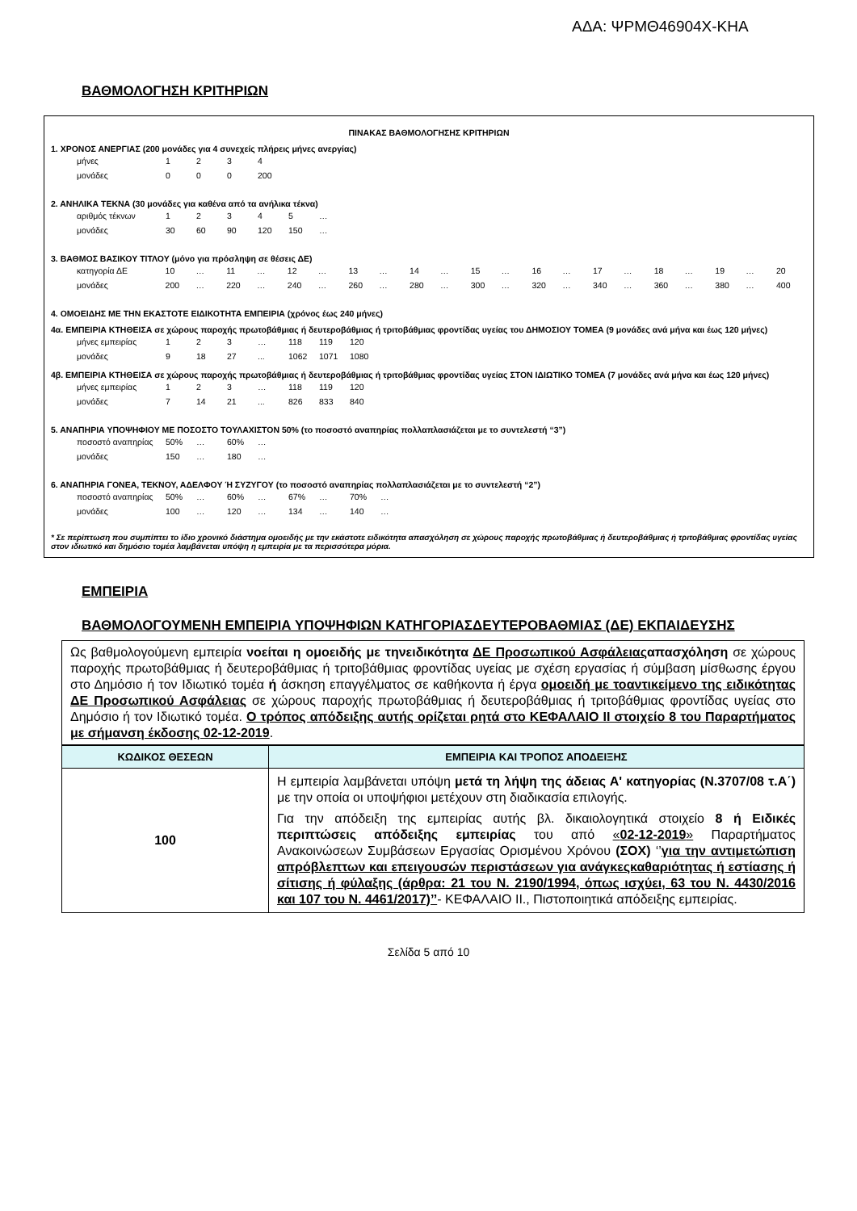ΑΔΑ: ΨΡΜΘ46904Χ-ΚΗΑ
ΒΑΘΜΟΛΟΓΗΣΗ ΚΡΙΤΗΡΙΩΝ
ΠΙΝΑΚΑΣ ΒΑΘΜΟΛΟΓΗΣΗΣ ΚΡΙΤΗΡΙΩΝ
1. ΧΡΟΝΟΣ ΑΝΕΡΓΙΑΣ (200 μονάδες για 4 συνεχείς πλήρεις μήνες ανεργίας)
| μήνες | 1 | 2 | 3 | 4 |
| μονάδες | 0 | 0 | 0 | 200 |
2. ΑΝΗΛΙΚΑ ΤΕΚΝΑ (30 μονάδες για καθένα από τα ανήλικα τέκνα)
| αριθμός τέκνων | 1 | 2 | 3 | 4 | 5 | … |
| μονάδες | 30 | 60 | 90 | 120 | 150 | … |
3. ΒΑΘΜΟΣ ΒΑΣΙΚΟΥ ΤΙΤΛΟΥ (μόνο για πρόσληψη σε θέσεις ΔΕ)
| κατηγορία ΔΕ | 10 | … | 11 | … | 12 | … | 13 | … | 14 | … | 15 | … | 16 | … | 17 | … | 18 | … | 19 | … | 20 |
| μονάδες | 200 | … | 220 | … | 240 | … | 260 | … | 280 | … | 300 | … | 320 | … | 340 | … | 360 | … | 380 | … | 400 |
4. ΟΜΟΕΙΔΗΣ ΜΕ ΤΗΝ ΕΚΑΣΤΟΤΕ ΕΙΔΙΚΟΤΗΤΑ ΕΜΠΕΙΡΙΑ (χρόνος έως 240 μήνες)
4α. ΕΜΠΕΙΡΙΑ ΚΤΗΘΕΙΣΑ σε χώρους παροχής πρωτοβάθμιας ή δευτεροβάθμιας ή τριτοβάθμιας φροντίδας υγείας του ΔΗΜΟΣΙΟΥ ΤΟΜΕΑ (9 μονάδες ανά μήνα και έως 120 μήνες)
| μήνες εμπειρίας | 1 | 2 | 3 | … | 118 | 119 | 120 |
| μονάδες | 9 | 18 | 27 | ... | 1062 | 1071 | 1080 |
4β. ΕΜΠΕΙΡΙΑ ΚΤΗΘΕΙΣΑ σε χώρους παροχής πρωτοβάθμιας ή δευτεροβάθμιας ή τριτοβάθμιας φροντίδας υγείας ΣΤΟΝ ΙΔΙΩΤΙΚΟ ΤΟΜΕΑ (7 μονάδες ανά μήνα και έως 120 μήνες)
| μήνες εμπειρίας | 1 | 2 | 3 | … | 118 | 119 | 120 |
| μονάδες | 7 | 14 | 21 | ... | 826 | 833 | 840 |
5. ΑΝΑΠΗΡΙΑ ΥΠΟΨΗΦΙΟΥ ΜΕ ΠΟΣΟΣΤΟ ΤΟΥΛΑΧΙΣΤΟΝ 50% (το ποσοστό αναπηρίας πολλαπλασιάζεται με το συντελεστή “3”)
| ποσοστό αναπηρίας | 50% | … | 60% | … |
| μονάδες | 150 | … | 180 | … |
6. ΑΝΑΠΗΡΙΑ ΓΟΝΕΑ, ΤΕΚΝΟΥ, ΑΔΕΛΦΟΥ Ή ΣΥΖΥΓΟΥ (το ποσοστό αναπηρίας πολλαπλασιάζεται με το συντελεστή “2”)
| ποσοστό αναπηρίας | 50% | … | 60% | … | 67% | … | 70% | … |
| μονάδες | 100 | … | 120 | … | 134 | … | 140 | … |
* Σε περίπτωση που συμπίπτει το ίδιο χρονικό διάστημα ομοειδής με την εκάστοτε ειδικότητα απασχόληση σε χώρους παροχής πρωτοβάθμιας ή δευτεροβάθμιας ή τριτοβάθμιας φροντίδας υγείας στον ιδιωτικό και δημόσιο τομέα λαμβάνεται υπόψη η εμπειρία με τα περισσότερα μόρια.
ΕΜΠΕΙΡΙΑ
ΒΑΘΜΟΛΟΓΟΥΜΕΝΗ ΕΜΠΕΙΡΙΑ ΥΠΟΨΗΦΙΩΝ ΚΑΤΗΓΟΡΙΑΣΔΕΥΤΕΡΟΒΑΘΜΙΑΣ (ΔΕ) ΕΚΠΑΙΔΕΥΣΗΣ
Ως βαθμολογούμενη εμπειρία νοείται η ομοειδής με τηνειδικότητα ΔΕ Προσωπικού Ασφάλειαςαπασχόληση σε χώρους παροχής πρωτοβάθμιας ή δευτεροβάθμιας ή τριτοβάθμιας φροντίδας υγείας με σχέση εργασίας ή σύμβαση μίσθωσης έργου στο Δημόσιο ή τον Ιδιωτικό τομέα ή άσκηση επαγγέλματος σε καθήκοντα ή έργα ομοειδή με τοαντικείμενο της ειδικότητας ΔΕ Προσωπικού Ασφάλειας σε χώρους παροχής πρωτοβάθμιας ή δευτεροβάθμιας ή τριτοβάθμιας φροντίδας υγείας στο Δημόσιο ή τον Ιδιωτικό τομέα. Ο τρόπος απόδειξης αυτής ορίζεται ρητά στο ΚΕΦΑΛΑΙΟ ΙΙ στοιχείο 8 του Παραρτήματος με σήμανση έκδοσης 02-12-2019.
| ΚΩΔΙΚΟΣ ΘΕΣΕΩΝ | ΕΜΠΕΙΡΙΑ ΚΑΙ ΤΡΟΠΟΣ ΑΠΟΔΕΙΞΗΣ |
| --- | --- |
| 100 | Η εμπειρία λαμβάνεται υπόψη μετά τη λήψη της άδειας Α' κατηγορίας (Ν.3707/08 τ.Α΄) με την οποία οι υποψήφιοι μετέχουν στη διαδικασία επιλογής. Για την απόδειξη της εμπειρίας αυτής βλ. δικαιολογητικά στοιχείο 8 ή Ειδικές περιπτώσεις απόδειξης εμπειρίας του από « 02-12-2019 » Παραρτήματος Ανακοινώσεων Συμβάσεων Εργασίας Ορισμένου Χρόνου (ΣΟΧ) ‘’ για την αντιμετώπιση απρόβλεπτων και επειγουσών περιστάσεων για ανάγκεςκαθαριότητας ή εστίασης ή σίτισης ή φύλαξης (άρθρα: 21 του Ν. 2190/1994, όπως ισχύει, 63 του Ν. 4430/2016 και 107 του Ν. 4461/2017)’’ - ΚΕΦΑΛΑΙΟ ΙΙ., Πιστοποιητικά απόδειξης εμπειρίας. |
Σελίδα 5 από 10